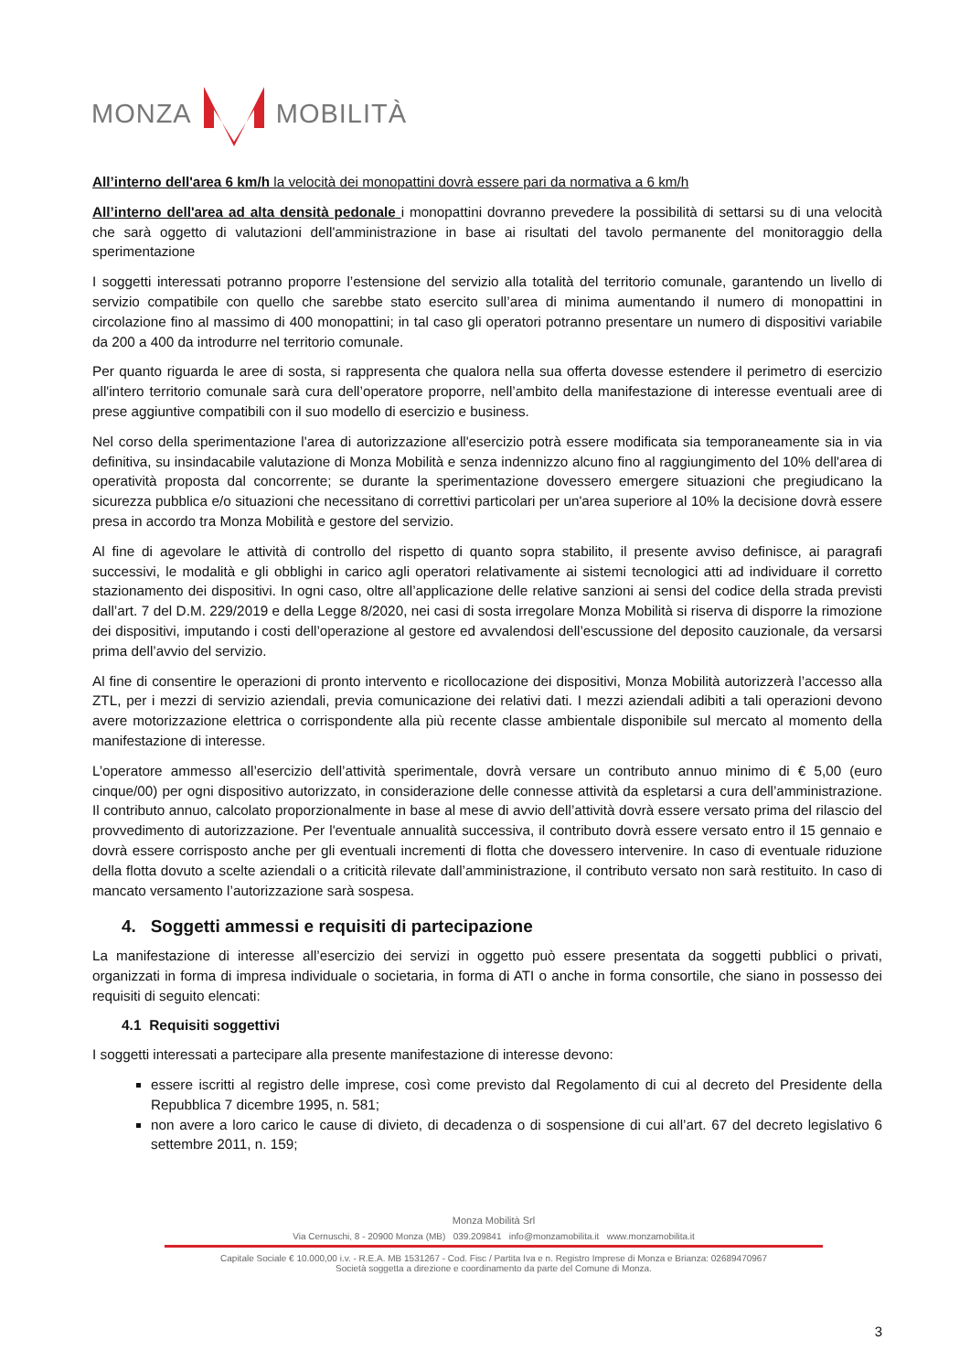MONZA MOBILITÀ
All’interno dell'area 6 km/h la velocità dei monopattini dovrà essere pari da normativa a 6 km/h
All’interno dell'area ad alta densità pedonale i monopattini dovranno prevedere la possibilità di settarsi su di una velocità che sarà oggetto di valutazioni dell'amministrazione in base ai risultati del tavolo permanente del monitoraggio della sperimentazione
I soggetti interessati potranno proporre l’estensione del servizio alla totalità del territorio comunale, garantendo un livello di servizio compatibile con quello che sarebbe stato esercito sull’area di minima aumentando il numero di monopattini in circolazione fino al massimo di 400 monopattini; in tal caso gli operatori potranno presentare un numero di dispositivi variabile da 200 a 400 da introdurre nel territorio comunale.
Per quanto riguarda le aree di sosta, si rappresenta che qualora nella sua offerta dovesse estendere il perimetro di esercizio all'intero territorio comunale sarà cura dell’operatore proporre, nell’ambito della manifestazione di interesse eventuali aree di prese aggiuntive compatibili con il suo modello di esercizio e business.
Nel corso della sperimentazione l'area di autorizzazione all'esercizio potrà essere modificata sia temporaneamente sia in via definitiva, su insindacabile valutazione di Monza Mobilità e senza indennizzo alcuno fino al raggiungimento del 10% dell'area di operatività proposta dal concorrente; se durante la sperimentazione dovessero emergere situazioni che pregiudicano la sicurezza pubblica e/o situazioni che necessitano di correttivi particolari per un'area superiore al 10% la decisione dovrà essere presa in accordo tra Monza Mobilità e gestore del servizio.
Al fine di agevolare le attività di controllo del rispetto di quanto sopra stabilito, il presente avviso definisce, ai paragrafi successivi, le modalità e gli obblighi in carico agli operatori relativamente ai sistemi tecnologici atti ad individuare il corretto stazionamento dei dispositivi. In ogni caso, oltre all’applicazione delle relative sanzioni ai sensi del codice della strada previsti dall’art. 7 del D.M. 229/2019 e della Legge 8/2020, nei casi di sosta irregolare Monza Mobilità si riserva di disporre la rimozione dei dispositivi, imputando i costi dell’operazione al gestore ed avvalendosi dell’escussione del deposito cauzionale, da versarsi prima dell’avvio del servizio.
Al fine di consentire le operazioni di pronto intervento e ricollocazione dei dispositivi, Monza Mobilità autorizzerà l’accesso alla ZTL, per i mezzi di servizio aziendali, previa comunicazione dei relativi dati. I mezzi aziendali adibiti a tali operazioni devono avere motorizzazione elettrica o corrispondente alla più recente classe ambientale disponibile sul mercato al momento della manifestazione di interesse.
L’operatore ammesso all’esercizio dell’attività sperimentale, dovrà versare un contributo annuo minimo di € 5,00 (euro cinque/00) per ogni dispositivo autorizzato, in considerazione delle connesse attività da espletarsi a cura dell’amministrazione. Il contributo annuo, calcolato proporzionalmente in base al mese di avvio dell’attività dovrà essere versato prima del rilascio del provvedimento di autorizzazione. Per l'eventuale annualità successiva, il contributo dovrà essere versato entro il 15 gennaio e dovrà essere corrisposto anche per gli eventuali incrementi di flotta che dovessero intervenire. In caso di eventuale riduzione della flotta dovuto a scelte aziendali o a criticità rilevate dall’amministrazione, il contributo versato non sarà restituito. In caso di mancato versamento l’autorizzazione sarà sospesa.
4. Soggetti ammessi e requisiti di partecipazione
La manifestazione di interesse all’esercizio dei servizi in oggetto può essere presentata da soggetti pubblici o privati, organizzati in forma di impresa individuale o societaria, in forma di ATI o anche in forma consortile, che siano in possesso dei requisiti di seguito elencati:
4.1 Requisiti soggettivi
I soggetti interessati a partecipare alla presente manifestazione di interesse devono:
essere iscritti al registro delle imprese, così come previsto dal Regolamento di cui al decreto del Presidente della Repubblica 7 dicembre 1995, n. 581;
non avere a loro carico le cause di divieto, di decadenza o di sospensione di cui all’art. 67 del decreto legislativo 6 settembre 2011, n. 159;
Monza Mobilità Srl
Via Cernuschi, 8 - 20900 Monza (MB) 039.209841 info@monzamobilita.it www.monzamobilita.it
Capitale Sociale € 10.000,00 i.v. - R.E.A. MB 1531267 - Cod. Fisc / Partita Iva e n. Registro Imprese di Monza e Brianza: 02689470967
Società soggetta a direzione e coordinamento da parte del Comune di Monza.
3